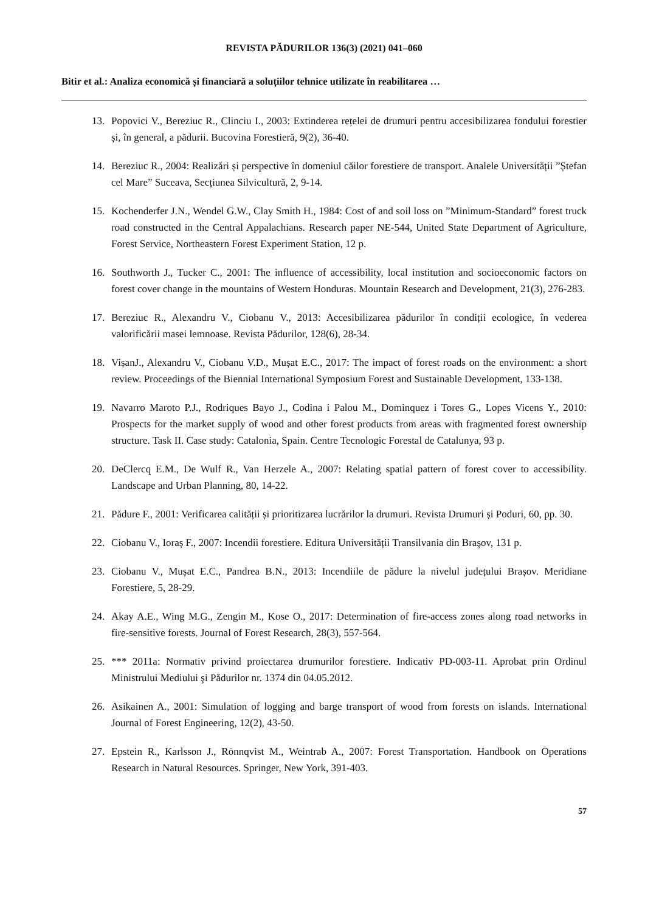REVISTA PĂDURILOR 136(3) (2021) 041–060
Bitir et al.: Analiza economică și financiară a soluțiilor tehnice utilizate în reabilitarea …
13. Popovici V., Bereziuc R., Clinciu I., 2003: Extinderea rețelei de drumuri pentru accesibilizarea fondului forestier și, în general, a pădurii. Bucovina Forestieră, 9(2), 36-40.
14. Bereziuc R., 2004: Realizări și perspective în domeniul căilor forestiere de transport. Analele Universității ”Ștefan cel Mare” Suceava, Secțiunea Silvicultură, 2, 9-14.
15. Kochenderfer J.N., Wendel G.W., Clay Smith H., 1984: Cost of and soil loss on ”Minimum-Standard” forest truck road constructed in the Central Appalachians. Research paper NE-544, United State Department of Agriculture, Forest Service, Northeastern Forest Experiment Station, 12 p.
16. Southworth J., Tucker C., 2001: The influence of accessibility, local institution and socioeconomic factors on forest cover change in the mountains of Western Honduras. Mountain Research and Development, 21(3), 276-283.
17. Bereziuc R., Alexandru V., Ciobanu V., 2013: Accesibilizarea pădurilor în condiții ecologice, în vederea valorificării masei lemnoase. Revista Pădurilor, 128(6), 28-34.
18. VișanJ., Alexandru V., Ciobanu V.D., Mușat E.C., 2017: The impact of forest roads on the environment: a short review. Proceedings of the Biennial International Symposium Forest and Sustainable Development, 133-138.
19. Navarro Maroto P.J., Rodriques Bayo J., Codina i Palou M., Dominquez i Tores G., Lopes Vicens Y., 2010: Prospects for the market supply of wood and other forest products from areas with fragmented forest ownership structure. Task II. Case study: Catalonia, Spain. Centre Tecnologic Forestal de Catalunya, 93 p.
20. DeClercq E.M., De Wulf R., Van Herzele A., 2007: Relating spatial pattern of forest cover to accessibility. Landscape and Urban Planning, 80, 14-22.
21. Pădure F., 2001: Verificarea calității și prioritizarea lucrărilor la drumuri. Revista Drumuri și Poduri, 60, pp. 30.
22. Ciobanu V., Ioraș F., 2007: Incendii forestiere. Editura Universității Transilvania din Braşov, 131 p.
23. Ciobanu V., Mușat E.C., Pandrea B.N., 2013: Incendiile de pădure la nivelul județului Brașov. Meridiane Forestiere, 5, 28-29.
24. Akay A.E., Wing M.G., Zengin M., Kose O., 2017: Determination of fire-access zones along road networks in fire-sensitive forests. Journal of Forest Research, 28(3), 557-564.
25. *** 2011a: Normativ privind proiectarea drumurilor forestiere. Indicativ PD-003-11. Aprobat prin Ordinul Ministrului Mediului şi Pădurilor nr. 1374 din 04.05.2012.
26. Asikainen A., 2001: Simulation of logging and barge transport of wood from forests on islands. International Journal of Forest Engineering, 12(2), 43-50.
27. Epstein R., Karlsson J., Rönnqvist M., Weintrab A., 2007: Forest Transportation. Handbook on Operations Research in Natural Resources. Springer, New York, 391-403.
57